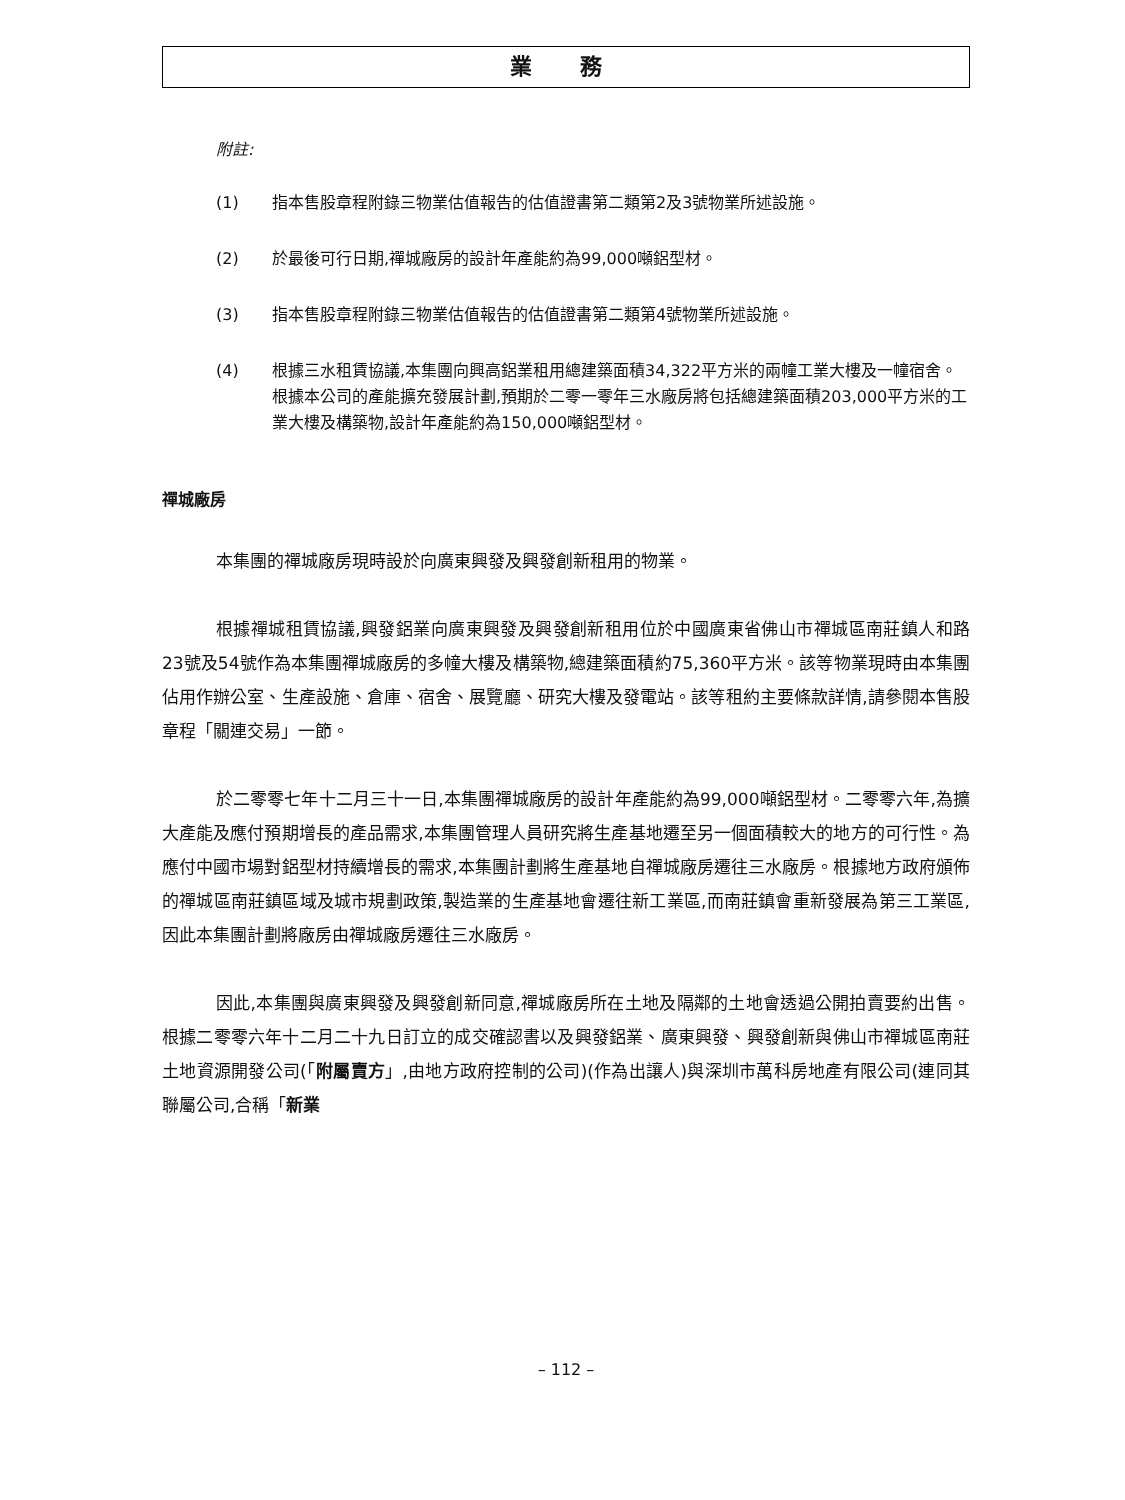業 務
附註:
(1) 指本售股章程附錄三物業估值報告的估值證書第二類第2及3號物業所述設施。
(2) 於最後可行日期,禪城廠房的設計年產能約為99,000噸鋁型材。
(3) 指本售股章程附錄三物業估值報告的估值證書第二類第4號物業所述設施。
(4) 根據三水租賃協議,本集團向興高鋁業租用總建築面積34,322平方米的兩幢工業大樓及一幢宿舍。根據本公司的產能擴充發展計劃,預期於二零一零年三水廠房將包括總建築面積203,000平方米的工業大樓及構築物,設計年產能約為150,000噸鋁型材。
禪城廠房
本集團的禪城廠房現時設於向廣東興發及興發創新租用的物業。
根據禪城租賃協議,興發鋁業向廣東興發及興發創新租用位於中國廣東省佛山市禪城區南莊鎮人和路23號及54號作為本集團禪城廠房的多幢大樓及構築物,總建築面積約75,360平方米。該等物業現時由本集團佔用作辦公室、生產設施、倉庫、宿舍、展覽廳、研究大樓及發電站。該等租約主要條款詳情,請參閱本售股章程「關連交易」一節。
於二零零七年十二月三十一日,本集團禪城廠房的設計年產能約為99,000噸鋁型材。二零零六年,為擴大產能及應付預期增長的產品需求,本集團管理人員研究將生產基地遷至另一個面積較大的地方的可行性。為應付中國市場對鋁型材持續增長的需求,本集團計劃將生產基地自禪城廠房遷往三水廠房。根據地方政府頒佈的禪城區南莊鎮區域及城市規劃政策,製造業的生產基地會遷往新工業區,而南莊鎮會重新發展為第三工業區,因此本集團計劃將廠房由禪城廠房遷往三水廠房。
因此,本集團與廣東興發及興發創新同意,禪城廠房所在土地及隔鄰的土地會透過公開拍賣要約出售。根據二零零六年十二月二十九日訂立的成交確認書以及興發鋁業、廣東興發、興發創新與佛山市禪城區南莊土地資源開發公司(「附屬賣方」,由地方政府控制的公司)(作為出讓人)與深圳市萬科房地產有限公司(連同其聯屬公司,合稱「新業
– 112 –